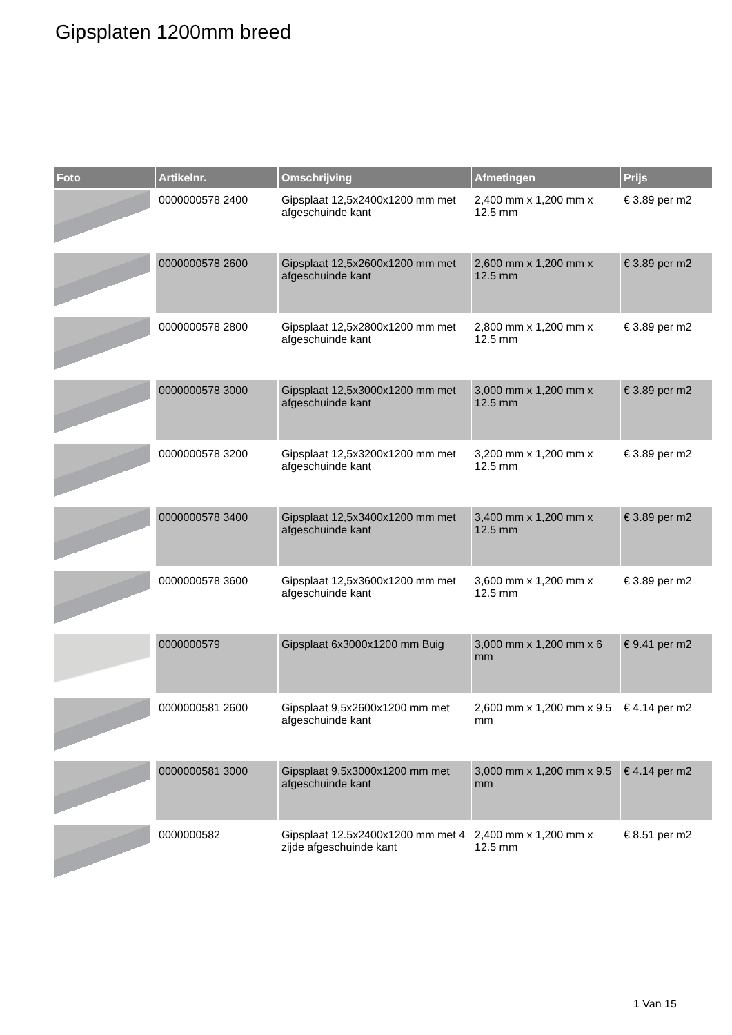Gipsplaten 1200mm breed
| Foto | Artikelnr. | Omschrijving | Afmetingen | Prijs |
| --- | --- | --- | --- | --- |
| | 0000000578 2400 | Gipsplaat 12,5x2400x1200 mm met afgeschuinde kant | 2,400 mm x 1,200 mm x 12.5 mm | € 3.89 per m2 |
| | 0000000578 2600 | Gipsplaat 12,5x2600x1200 mm met afgeschuinde kant | 2,600 mm x 1,200 mm x 12.5 mm | € 3.89 per m2 |
| | 0000000578 2800 | Gipsplaat 12,5x2800x1200 mm met afgeschuinde kant | 2,800 mm x 1,200 mm x 12.5 mm | € 3.89 per m2 |
| | 0000000578 3000 | Gipsplaat 12,5x3000x1200 mm met afgeschuinde kant | 3,000 mm x 1,200 mm x 12.5 mm | € 3.89 per m2 |
| | 0000000578 3200 | Gipsplaat 12,5x3200x1200 mm met afgeschuinde kant | 3,200 mm x 1,200 mm x 12.5 mm | € 3.89 per m2 |
| | 0000000578 3400 | Gipsplaat 12,5x3400x1200 mm met afgeschuinde kant | 3,400 mm x 1,200 mm x 12.5 mm | € 3.89 per m2 |
| | 0000000578 3600 | Gipsplaat 12,5x3600x1200 mm met afgeschuinde kant | 3,600 mm x 1,200 mm x 12.5 mm | € 3.89 per m2 |
| | 0000000579 | Gipsplaat 6x3000x1200 mm Buig | 3,000 mm x 1,200 mm x 6 mm | € 9.41 per m2 |
| | 0000000581 2600 | Gipsplaat 9,5x2600x1200 mm met afgeschuinde kant | 2,600 mm x 1,200 mm x 9.5 mm | € 4.14 per m2 |
| | 0000000581 3000 | Gipsplaat 9,5x3000x1200 mm met afgeschuinde kant | 3,000 mm x 1,200 mm x 9.5 mm | € 4.14 per m2 |
| | 0000000582 | Gipsplaat 12.5x2400x1200 mm met 4 zijde afgeschuinde kant | 2,400 mm x 1,200 mm x 12.5 mm | € 8.51 per m2 |
1 Van 15